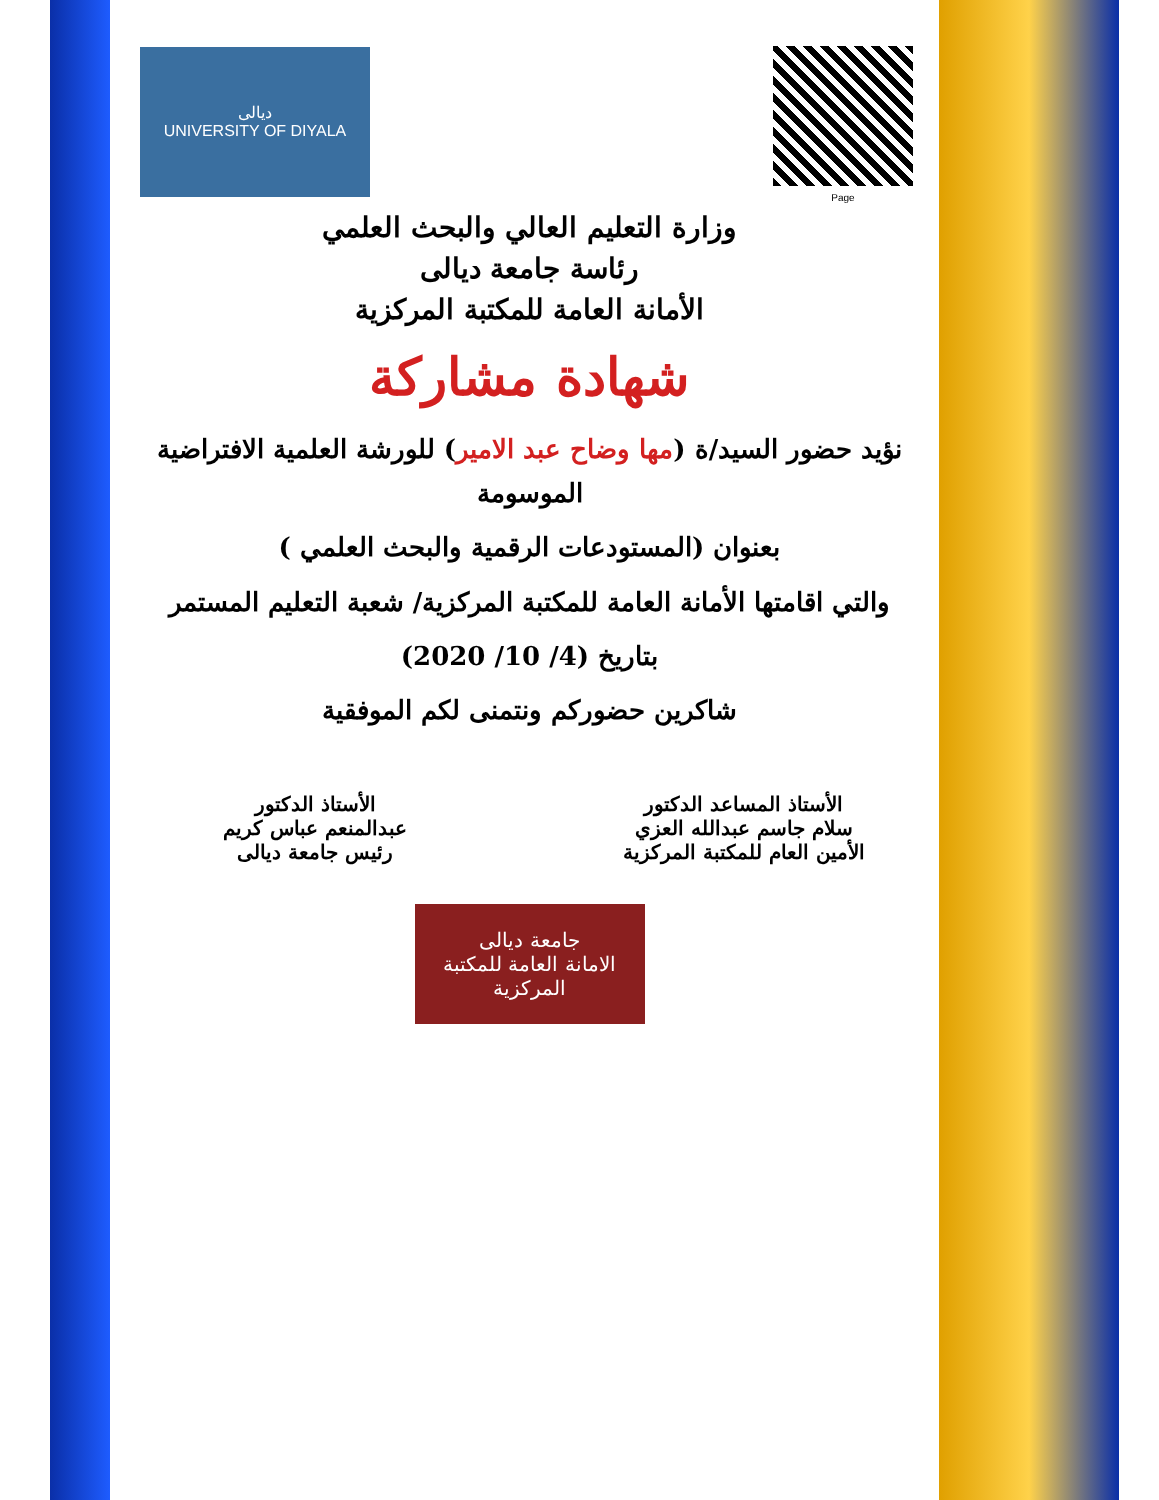ديالى
UNIVERSITY OF DIYALA
Page
وزارة التعليم العالي والبحث العلمي
رئاسة جامعة ديالى
الأمانة العامة للمكتبة المركزية
شهادة مشاركة
نؤيد حضور السيد/ة (مها وضاح عبد الامير) للورشة العلمية الافتراضية الموسومة
بعنوان (المستودعات الرقمية والبحث العلمي )
والتي اقامتها الأمانة العامة للمكتبة المركزية/ شعبة التعليم المستمر
بتاريخ (4/ 10/ 2020)
شاكرين حضوركم ونتمنى لكم الموفقية
الأستاذ المساعد الدكتور
سلام جاسم عبدالله العزي
الأمين العام للمكتبة المركزية
الأستاذ الدكتور
عبدالمنعم عباس كريم
رئيس جامعة ديالى
جامعة ديالى
الامانة العامة للمكتبة المركزية